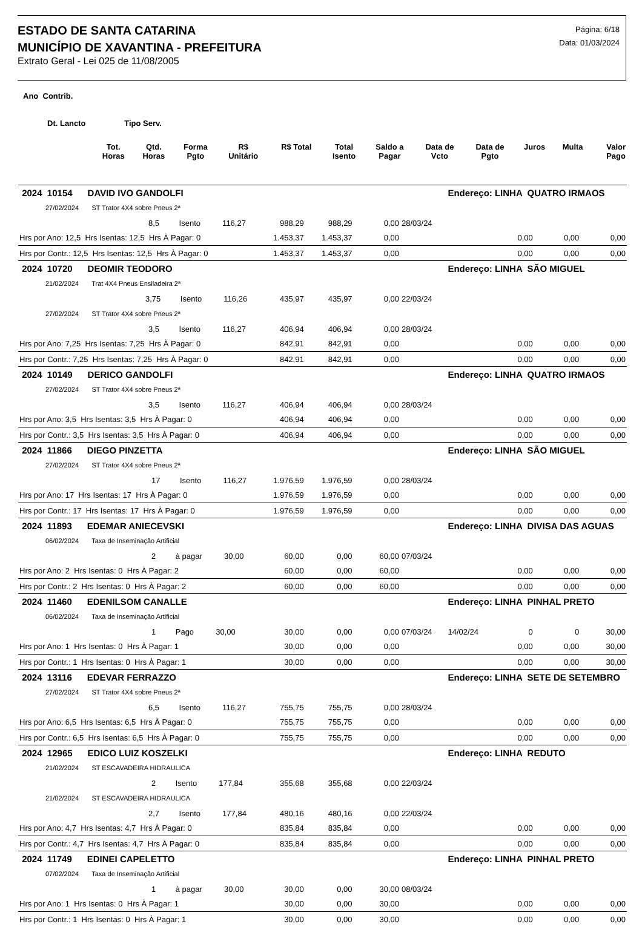ESTADO DE SANTA CATARINA
MUNICÍPIO DE XAVANTINA - PREFEITURA
Extrato Geral - Lei 025 de 11/08/2005
Página: 6/18
Data: 01/03/2024
Ano Contrib.
Dt. Lancto Tipo Serv.
| | Tot. Horas | Qtd. Horas | Forma Pgto | R$ Unitário | R$ Total | Total Isento | Saldo a Pagar | Data de Vcto | Data de Pgto | Juros | Multa | Valor Pago |
| --- | --- | --- | --- | --- | --- | --- | --- | --- | --- | --- | --- | --- |
| 2024 10154 DAVID IVO GANDOLFI | | | | | Endereço: LINHA QUATRO IRMAOS | | | |
| 27/02/2024 ST Trator 4X4 sobre Pneus 2ª | | | | | | | | |
| 8,5 Isento 116,27 | 988,29 | 988,29 | 0,00 | 28/03/24 | | | | |
| Hrs por Ano: 12,5 Hrs Isentas: 12,5 Hrs À Pagar: 0 | 1.453,37 | 1.453,37 | 0,00 | | | 0,00 | 0,00 | 0,00 |
| Hrs por Contr.: 12,5 Hrs Isentas: 12,5 Hrs À Pagar: 0 | 1.453,37 | 1.453,37 | 0,00 | | | 0,00 | 0,00 | 0,00 |
| 2024 10720 DEOMIR TEODORO | | | | | Endereço: LINHA SÃO MIGUEL | | | |
| 21/02/2024 Trat 4X4 Pneus Ensiladeira 2ª | | | | | | | | |
| 3,75 Isento 116,26 | 435,97 | 435,97 | 0,00 | 22/03/24 | | | | |
| 27/02/2024 ST Trator 4X4 sobre Pneus 2ª | | | | | | | | |
| 3,5 Isento 116,27 | 406,94 | 406,94 | 0,00 | 28/03/24 | | | | |
| Hrs por Ano: 7,25 Hrs Isentas: 7,25 Hrs À Pagar: 0 | 842,91 | 842,91 | 0,00 | | | 0,00 | 0,00 | 0,00 |
| Hrs por Contr.: 7,25 Hrs Isentas: 7,25 Hrs À Pagar: 0 | 842,91 | 842,91 | 0,00 | | | 0,00 | 0,00 | 0,00 |
| 2024 10149 DERICO GANDOLFI | | | | | Endereço: LINHA QUATRO IRMAOS | | | |
| 27/02/2024 ST Trator 4X4 sobre Pneus 2ª | | | | | | | | |
| 3,5 Isento 116,27 | 406,94 | 406,94 | 0,00 | 28/03/24 | | | | |
| Hrs por Ano: 3,5 Hrs Isentas: 3,5 Hrs À Pagar: 0 | 406,94 | 406,94 | 0,00 | | | 0,00 | 0,00 | 0,00 |
| Hrs por Contr.: 3,5 Hrs Isentas: 3,5 Hrs À Pagar: 0 | 406,94 | 406,94 | 0,00 | | | 0,00 | 0,00 | 0,00 |
| 2024 11866 DIEGO PINZETTA | | | | | Endereço: LINHA SÃO MIGUEL | | | |
| 27/02/2024 ST Trator 4X4 sobre Pneus 2ª | | | | | | | | |
| 17 Isento 116,27 | 1.976,59 | 1.976,59 | 0,00 | 28/03/24 | | | | |
| Hrs por Ano: 17 Hrs Isentas: 17 Hrs À Pagar: 0 | 1.976,59 | 1.976,59 | 0,00 | | | 0,00 | 0,00 | 0,00 |
| Hrs por Contr.: 17 Hrs Isentas: 17 Hrs À Pagar: 0 | 1.976,59 | 1.976,59 | 0,00 | | | 0,00 | 0,00 | 0,00 |
| 2024 11893 EDEMAR ANIECEVSKI | | | | | Endereço: LINHA DIVISA DAS AGUAS | | | |
| 06/02/2024 Taxa de Inseminação Artificial | | | | | | | | |
| 2 à pagar 30,00 | 60,00 | 0,00 | 60,00 | 07/03/24 | | | | |
| Hrs por Ano: 2 Hrs Isentas: 0 Hrs À Pagar: 2 | 60,00 | 0,00 | 60,00 | | | 0,00 | 0,00 | 0,00 |
| Hrs por Contr.: 2 Hrs Isentas: 0 Hrs À Pagar: 2 | 60,00 | 0,00 | 60,00 | | | 0,00 | 0,00 | 0,00 |
| 2024 11460 EDENILSOM CANALLE | | | | | Endereço: LINHA PINHAL PRETO | | | |
| 06/02/2024 Taxa de Inseminação Artificial | | | | | | | | |
| 1 Pago 30,00 | 30,00 | 0,00 | 0,00 | 07/03/24 | 14/02/24 | 0 | 0 | 30,00 |
| Hrs por Ano: 1 Hrs Isentas: 0 Hrs À Pagar: 1 | 30,00 | 0,00 | 0,00 | | | 0,00 | 0,00 | 30,00 |
| Hrs por Contr.: 1 Hrs Isentas: 0 Hrs À Pagar: 1 | 30,00 | 0,00 | 0,00 | | | 0,00 | 0,00 | 30,00 |
| 2024 13116 EDEVAR FERRAZZO | | | | | Endereço: LINHA SETE DE SETEMBRO | | | |
| 27/02/2024 ST Trator 4X4 sobre Pneus 2ª | | | | | | | | |
| 6,5 Isento 116,27 | 755,75 | 755,75 | 0,00 | 28/03/24 | | | | |
| Hrs por Ano: 6,5 Hrs Isentas: 6,5 Hrs À Pagar: 0 | 755,75 | 755,75 | 0,00 | | | 0,00 | 0,00 | 0,00 |
| Hrs por Contr.: 6,5 Hrs Isentas: 6,5 Hrs À Pagar: 0 | 755,75 | 755,75 | 0,00 | | | 0,00 | 0,00 | 0,00 |
| 2024 12965 EDICO LUIZ KOSZELKI | | | | | Endereço: LINHA REDUTO | | | |
| 21/02/2024 ST ESCAVADEIRA HIDRAULICA | | | | | | | | |
| 2 Isento 177,84 | 355,68 | 355,68 | 0,00 | 22/03/24 | | | | |
| 21/02/2024 ST ESCAVADEIRA HIDRAULICA | | | | | | | | |
| 2,7 Isento 177,84 | 480,16 | 480,16 | 0,00 | 22/03/24 | | | | |
| Hrs por Ano: 4,7 Hrs Isentas: 4,7 Hrs À Pagar: 0 | 835,84 | 835,84 | 0,00 | | | 0,00 | 0,00 | 0,00 |
| Hrs por Contr.: 4,7 Hrs Isentas: 4,7 Hrs À Pagar: 0 | 835,84 | 835,84 | 0,00 | | | 0,00 | 0,00 | 0,00 |
| 2024 11749 EDINEI CAPELETTO | | | | | Endereço: LINHA PINHAL PRETO | | | |
| 07/02/2024 Taxa de Inseminação Artificial | | | | | | | | |
| 1 à pagar 30,00 | 30,00 | 0,00 | 30,00 | 08/03/24 | | | | |
| Hrs por Ano: 1 Hrs Isentas: 0 Hrs À Pagar: 1 | 30,00 | 0,00 | 30,00 | | | 0,00 | 0,00 | 0,00 |
| Hrs por Contr.: 1 Hrs Isentas: 0 Hrs À Pagar: 1 | 30,00 | 0,00 | 30,00 | | | 0,00 | 0,00 | 0,00 |